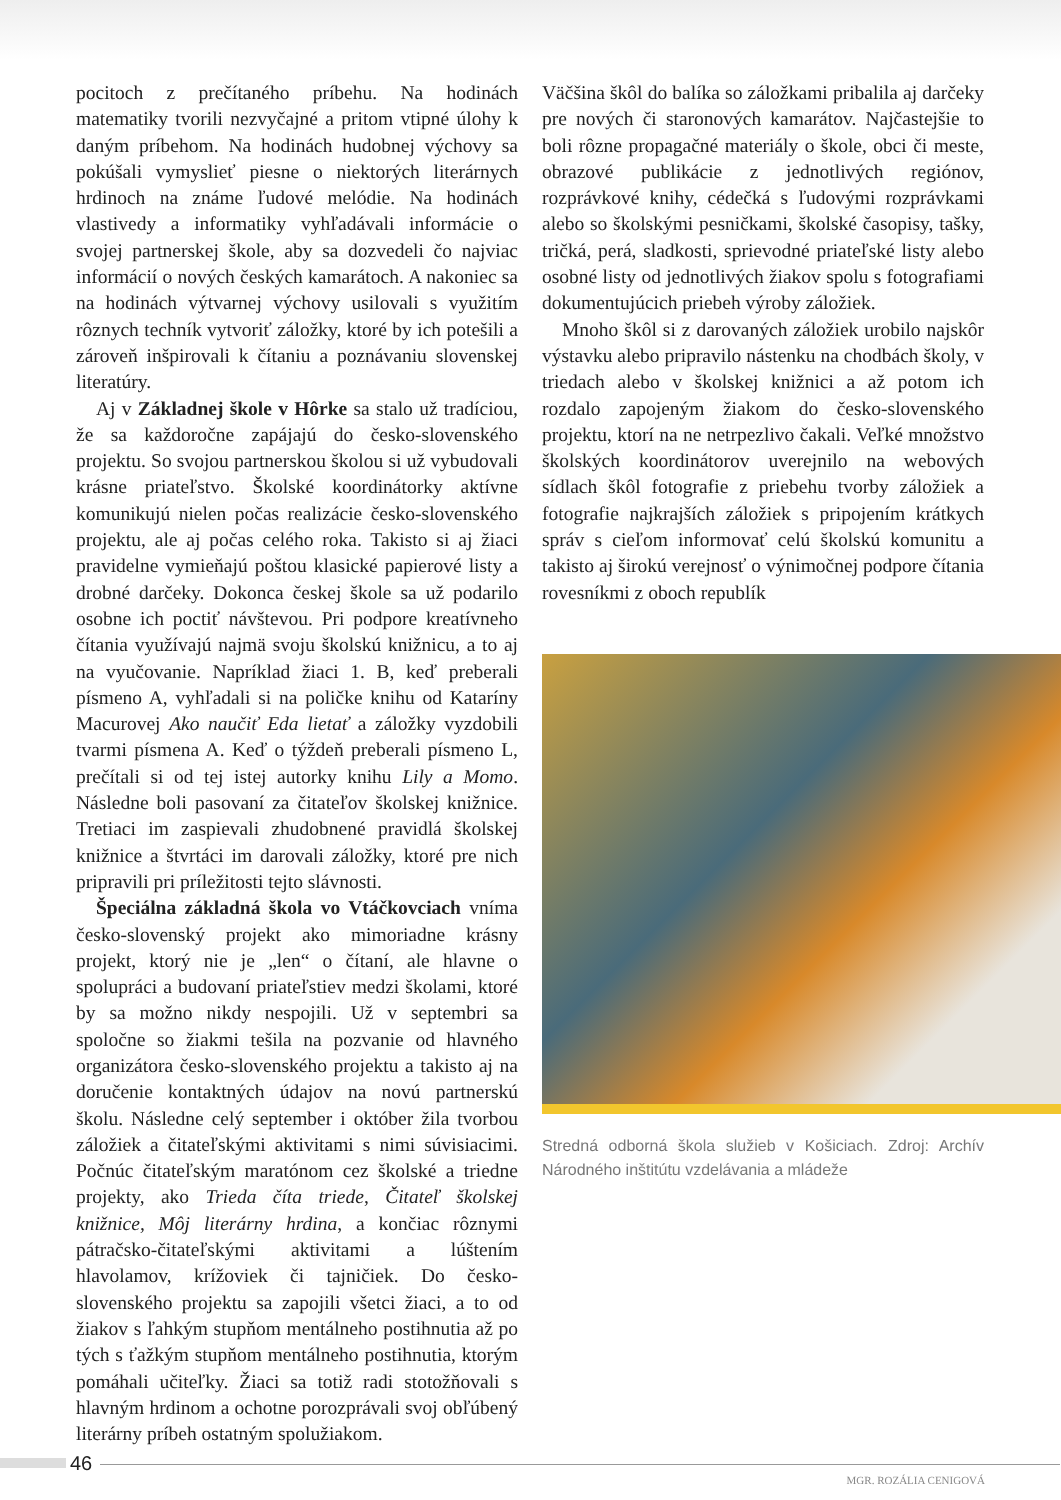pocitoch z prečítaného príbehu. Na hodinách matematiky tvorili nezvyčajné a pritom vtipné úlohy k daným príbehom. Na hodinách hudobnej výchovy sa pokúšali vymyslieť piesne o niektorých literárnych hrdinoch na známe ľudové melódie. Na hodinách vlastivedy a informatiky vyhľadávali informácie o svojej partnerskej škole, aby sa dozvedeli čo najviac informácií o nových českých kamarátoch. A nakoniec sa na hodinách výtvarnej výchovy usilovali s využitím rôznych techník vytvoriť záložky, ktoré by ich potešili a zároveň inšpirovali k čítaniu a poznávaniu slovenskej literatúry.
Aj v Základnej škole v Hôrke sa stalo už tradíciou, že sa každoročne zapájajú do česko-slovenského projektu. So svojou partnerskou školou si už vybudovali krásne priateľstvo. Školské koordinátorky aktívne komunikujú nielen počas realizácie česko-slovenského projektu, ale aj počas celého roka. Takisto si aj žiaci pravidelne vymieňajú poštou klasické papierové listy a drobné darčeky. Dokonca českej škole sa už podarilo osobne ich poctiť návštevou. Pri podpore kreatívneho čítania využívajú najmä svoju školskú knižnicu, a to aj na vyučovanie. Napríklad žiaci 1. B, keď preberali písmeno A, vyhľadali si na poličke knihu od Kataríny Macurovej Ako naučiť Eda lietať a záložky vyzdobili tvarmi písmena A. Keď o týždeň preberali písmeno L, prečítali si od tej istej autorky knihu Lily a Momo. Následne boli pasovaní za čitateľov školskej knižnice. Tretiaci im zaspievali zhudobnené pravidlá školskej knižnice a štvrtáci im darovali záložky, ktoré pre nich pripravili pri príležitosti tejto slávnosti.
Špeciálna základná škola vo Vtáčkovciach vníma česko-slovenský projekt ako mimoriadne krásny projekt, ktorý nie je „len“ o čítaní, ale hlavne o spolupráci a budovaní priateľstiev medzi školami, ktoré by sa možno nikdy nespojili. Už v septembri sa spoločne so žiakmi tešila na pozvanie od hlavného organizátora česko-slovenského projektu a takisto aj na doručenie kontaktných údajov na novú partnerskú školu. Následne celý september i október žila tvorbou záložiek a čitateľskými aktivitami s nimi súvisiacimi. Počnúc čitateľským maratónom cez školské a triedne projekty, ako Trieda číta triede, Čitateľ školskej knižnice, Môj literárny hrdina, a končiac rôznymi pátračsko-čitateľskými aktivitami a lúštením hlavolamov, krížoviek či tajničiek. Do česko-slovenského projektu sa zapojili všetci žiaci, a to od žiakov s ľahkým stupňom mentálneho postihnutia až po tých s ťažkým stupňom mentálneho postihnutia, ktorým pomáhali učiteľky. Žiaci sa totiž radi stotožňovali s hlavným hrdinom a ochotne porozprávali svoj obľúbený literárny príbeh ostatným spolužiakom.
Väčšina škôl do balíka so záložkami pribalila aj darčeky pre nových či staronových kamarátov. Najčastejšie to boli rôzne propagačné materiály o škole, obci či meste, obrazové publikácie z jednotlivých regiónov, rozprávkové knihy, cédečká s ľudovými rozprávkami alebo so školskými pesničkami, školské časopisy, tašky, tričká, perá, sladkosti, sprievodné priateľské listy alebo osobné listy od jednotlivých žiakov spolu s fotografiami dokumentujúcich priebeh výroby záložiek.
Mnoho škôl si z darovaných záložiek urobilo najskôr výstavku alebo pripravilo nástenku na chodbách školy, v triedach alebo v školskej knižnici a až potom ich rozdalo zapojeným žiakom do česko-slovenského projektu, ktorí na ne netrpezlivo čakali. Veľké množstvo školských koordinátorov uverejnilo na webových sídlach škôl fotografie z priebehu tvorby záložiek a fotografie najkrajších záložiek s pripojením krátkych správ s cieľom informovať celú školskú komunitu a takisto aj širokú verejnosť o výnimočnej podpore čítania rovesníkmi z oboch republík
Stredná odborná škola služieb v Košiciach. Zdroj: Archív Národného inštitútu vzdelávania a mládeže
46
MGR. ROZÁLIA CENIGOVÁ